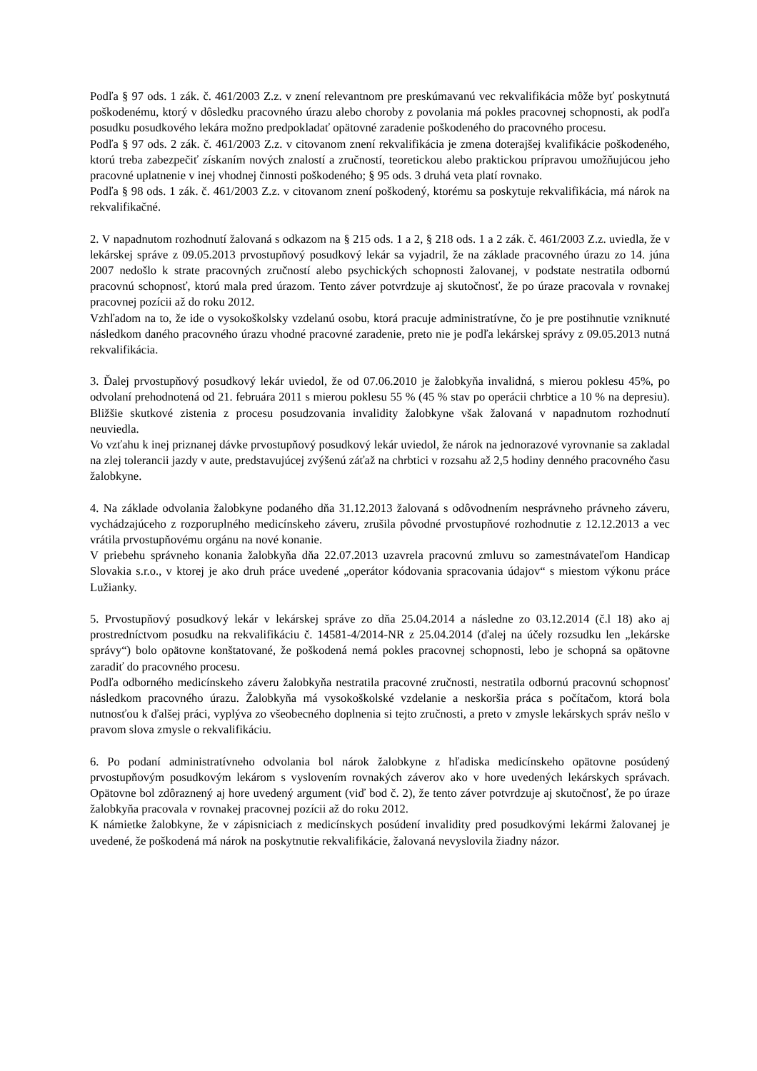Podľa § 97 ods. 1 zák. č. 461/2003 Z.z. v znení relevantnom pre preskúmavanú vec rekvalifikácia môže byť poskytnutá poškodenému, ktorý v dôsledku pracovného úrazu alebo choroby z povolania má pokles pracovnej schopnosti, ak podľa posudku posudkového lekára možno predpokladať opätovné zaradenie poškodeného do pracovného procesu.
Podľa § 97 ods. 2 zák. č. 461/2003 Z.z. v citovanom znení rekvalifikácia je zmena doterajšej kvalifikácie poškodeného, ktorú treba zabezpečiť získaním nových znalostí a zručností, teoretickou alebo praktickou prípravou umožňujúcou jeho pracovné uplatnenie v inej vhodnej činnosti poškodeného; § 95 ods. 3 druhá veta platí rovnako.
Podľa § 98 ods. 1 zák. č. 461/2003 Z.z. v citovanom znení poškodený, ktorému sa poskytuje rekvalifikácia, má nárok na rekvalifikačné.
2. V napadnutom rozhodnutí žalovaná s odkazom na § 215 ods. 1 a 2, § 218 ods. 1 a 2 zák. č. 461/2003 Z.z. uviedla, že v lekárskej správe z 09.05.2013 prvostupňový posudkový lekár sa vyjadril, že na základe pracovného úrazu zo 14. júna 2007 nedošlo k strate pracovných zručností alebo psychických schopnosti žalovanej, v podstate nestratila odbornú pracovnú schopnosť, ktorú mala pred úrazom. Tento záver potvrdzuje aj skutočnosť, že po úraze pracovala v rovnakej pracovnej pozícii až do roku 2012.
Vzhľadom na to, že ide o vysokoškolsky vzdelanú osobu, ktorá pracuje administratívne, čo je pre postihnutie vzniknuté následkom daného pracovného úrazu vhodné pracovné zaradenie, preto nie je podľa lekárskej správy z 09.05.2013 nutná rekvalifikácia.
3. Ďalej prvostupňový posudkový lekár uviedol, že od 07.06.2010 je žalobkyňa invalidná, s mierou poklesu 45%, po odvolaní prehodnotená od 21. februára 2011 s mierou poklesu 55 % (45 % stav po operácii chrbtice a 10 % na depresiu). Bližšie skutkové zistenia z procesu posudzovania invalidity žalobkyne však žalovaná v napadnutom rozhodnutí neuviedla.
Vo vzťahu k inej priznanej dávke prvostupňový posudkový lekár uviedol, že nárok na jednorazové vyrovnanie sa zakladal na zlej tolerancii jazdy v aute, predstavujúcej zvýšenú záťaž na chrbtici v rozsahu až 2,5 hodiny denného pracovného času žalobkyne.
4. Na základe odvolania žalobkyne podaného dňa 31.12.2013 žalovaná s odôvodnením nesprávneho právneho záveru, vychádzajúceho z rozporuplného medicínskeho záveru, zrušila pôvodné prvostupňové rozhodnutie z 12.12.2013 a vec vrátila prvostupňovému orgánu na nové konanie.
V priebehu správneho konania žalobkyňa dňa 22.07.2013 uzavrela pracovnú zmluvu so zamestnávateľom Handicap Slovakia s.r.o., v ktorej je ako druh práce uvedené „operátor kódovania spracovania údajov“ s miestom výkonu práce Lužianky.
5. Prvostupňový posudkový lekár v lekárskej správe zo dňa 25.04.2014 a následne zo 03.12.2014 (č.l 18) ako aj prostredníctvom posudku na rekvalifikáciu č. 14581-4/2014-NR z 25.04.2014 (ďalej na účely rozsudku len „lekárske správy“) bolo opätovne konštatované, že poškodená nemá pokles pracovnej schopnosti, lebo je schopná sa opätovne zaradiť do pracovného procesu.
Podľa odborného medicínskeho záveru žalobkyňa nestratila pracovné zručnosti, nestratila odbornú pracovnú schopnosť následkom pracovného úrazu. Žalobkyňa má vysokoškolské vzdelanie a neskoršia práca s počítačom, ktorá bola nutnosťou k ďalšej práci, vyplýva zo všeobecného doplnenia si tejto zručnosti, a preto v zmysle lekárskych správ nešlo v pravom slova zmysle o rekvalifikáciu.
6. Po podaní administratívneho odvolania bol nárok žalobkyne z hľadiska medicínskeho opätovne posúdený prvostupňovým posudkovým lekárom s vyslovením rovnakých záverov ako v hore uvedených lekárskych správach. Opätovne bol zdôraznený aj hore uvedený argument (viď bod č. 2), že tento záver potvrdzuje aj skutočnosť, že po úraze žalobkyňa pracovala v rovnakej pracovnej pozícii až do roku 2012.
K námietke žalobkyne, že v zápisniciach z medicínskych posúdení invalidity pred posudkovými lekármi žalovanej je uvedené, že poškodená má nárok na poskytnutie rekvalifikácie, žalovaná nevyslovila žiadny názor.